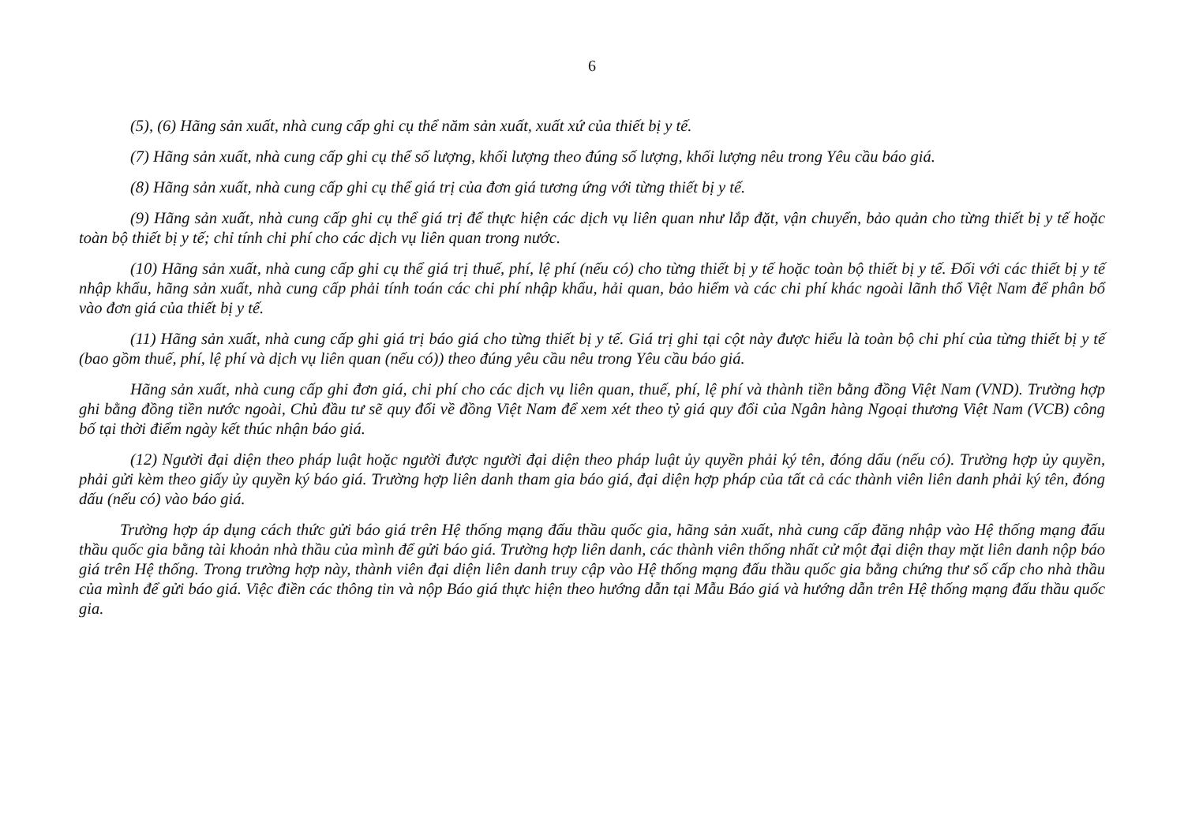6
(5), (6) Hãng sản xuất, nhà cung cấp ghi cụ thể năm sản xuất, xuất xứ của thiết bị y tế.
(7) Hãng sản xuất, nhà cung cấp ghi cụ thể số lượng, khối lượng theo đúng số lượng, khối lượng nêu trong Yêu cầu báo giá.
(8) Hãng sản xuất, nhà cung cấp ghi cụ thể giá trị của đơn giá tương ứng với từng thiết bị y tế.
(9) Hãng sản xuất, nhà cung cấp ghi cụ thể giá trị để thực hiện các dịch vụ liên quan như lắp đặt, vận chuyển, bảo quản cho từng thiết bị y tế hoặc toàn bộ thiết bị y tế; chỉ tính chi phí cho các dịch vụ liên quan trong nước.
(10) Hãng sản xuất, nhà cung cấp ghi cụ thể giá trị thuế, phí, lệ phí (nếu có) cho từng thiết bị y tế hoặc toàn bộ thiết bị y tế. Đối với các thiết bị y tế nhập khẩu, hãng sản xuất, nhà cung cấp phải tính toán các chi phí nhập khẩu, hải quan, bảo hiểm và các chi phí khác ngoài lãnh thổ Việt Nam để phân bổ vào đơn giá của thiết bị y tế.
(11) Hãng sản xuất, nhà cung cấp ghi giá trị báo giá cho từng thiết bị y tế. Giá trị ghi tại cột này được hiểu là toàn bộ chi phí của từng thiết bị y tế (bao gồm thuế, phí, lệ phí và dịch vụ liên quan (nếu có)) theo đúng yêu cầu nêu trong Yêu cầu báo giá.
Hãng sản xuất, nhà cung cấp ghi đơn giá, chi phí cho các dịch vụ liên quan, thuế, phí, lệ phí và thành tiền bằng đồng Việt Nam (VND). Trường hợp ghi bằng đồng tiền nước ngoài, Chủ đầu tư sẽ quy đổi về đồng Việt Nam để xem xét theo tỷ giá quy đổi của Ngân hàng Ngoại thương Việt Nam (VCB) công bố tại thời điểm ngày kết thúc nhận báo giá.
(12) Người đại diện theo pháp luật hoặc người được người đại diện theo pháp luật ủy quyền phải ký tên, đóng dấu (nếu có). Trường hợp ủy quyền, phải gửi kèm theo giấy ủy quyền ký báo giá. Trường hợp liên danh tham gia báo giá, đại diện hợp pháp của tất cả các thành viên liên danh phải ký tên, đóng dấu (nếu có) vào báo giá.
Trường hợp áp dụng cách thức gửi báo giá trên Hệ thống mạng đấu thầu quốc gia, hãng sản xuất, nhà cung cấp đăng nhập vào Hệ thống mạng đấu thầu quốc gia bằng tài khoản nhà thầu của mình để gửi báo giá. Trường hợp liên danh, các thành viên thống nhất cử một đại diện thay mặt liên danh nộp báo giá trên Hệ thống. Trong trường hợp này, thành viên đại diện liên danh truy cập vào Hệ thống mạng đấu thầu quốc gia bằng chứng thư số cấp cho nhà thầu của mình để gửi báo giá. Việc điền các thông tin và nộp Báo giá thực hiện theo hướng dẫn tại Mẫu Báo giá và hướng dẫn trên Hệ thống mạng đấu thầu quốc gia.